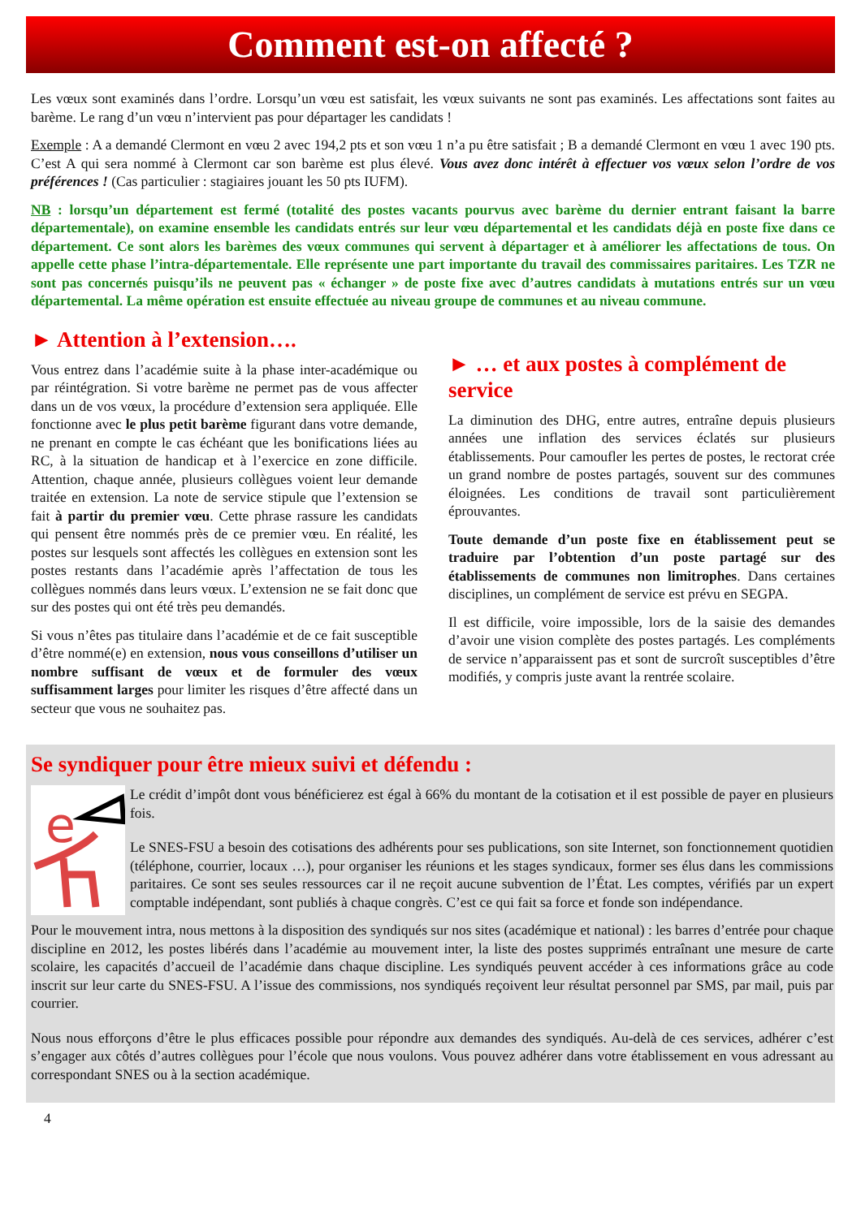Comment est-on affecté ?
Les vœux sont examinés dans l’ordre. Lorsqu’un vœu est satisfait, les vœux suivants ne sont pas examinés. Les affectations sont faites au barème. Le rang d’un vœu n’intervient pas pour départager les candidats !
Exemple : A a demandé Clermont en vœu 2 avec 194,2 pts et son vœu 1 n’a pu être satisfait ; B a demandé Clermont en vœu 1 avec 190 pts. C’est A qui sera nommé à Clermont car son barème est plus élevé. Vous avez donc intérêt à effectuer vos vœux selon l’ordre de vos préférences ! (Cas particulier : stagiaires jouant les 50 pts IUFM).
NB : lorsqu’un département est fermé (totalité des postes vacants pourvus avec barème du dernier entrant faisant la barre départementale), on examine ensemble les candidats entrés sur leur vœu départemental et les candidats déjà en poste fixe dans ce département. Ce sont alors les barèmes des vœux communes qui servent à départager et à améliorer les affectations de tous. On appelle cette phase l’intra-départementale. Elle représente une part importante du travail des commissaires paritaires. Les TZR ne sont pas concernés puisqu’ils ne peuvent pas « échanger » de poste fixe avec d’autres candidats à mutations entrés sur un vœu départemental. La même opération est ensuite effectuée au niveau groupe de communes et au niveau commune.
► Attention à l’extension….
Vous entrez dans l’académie suite à la phase inter-académique ou par réintégration. Si votre barème ne permet pas de vous affecter dans un de vos vœux, la procédure d’extension sera appliquée. Elle fonctionne avec le plus petit barème figurant dans votre demande, ne prenant en compte le cas échéant que les bonifications liées au RC, à la situation de handicap et à l’exercice en zone difficile. Attention, chaque année, plusieurs collègues voient leur demande traitée en extension. La note de service stipule que l’extension se fait à partir du premier vœu. Cette phrase rassure les candidats qui pensent être nommés près de ce premier vœu. En réalité, les postes sur lesquels sont affectés les collègues en extension sont les postes restants dans l’académie après l’affectation de tous les collègues nommés dans leurs vœux. L’extension ne se fait donc que sur des postes qui ont été très peu demandés.
Si vous n’êtes pas titulaire dans l’académie et de ce fait susceptible d’être nommé(e) en extension, nous vous conseillons d’utiliser un nombre suffisant de vœux et de formuler des vœux suffisamment larges pour limiter les risques d’être affecté dans un secteur que vous ne souhaitez pas.
► … et aux postes à complément de service
La diminution des DHG, entre autres, entraîne depuis plusieurs années une inflation des services éclatés sur plusieurs établissements. Pour camoufler les pertes de postes, le rectorat crée un grand nombre de postes partagés, souvent sur des communes éloignées. Les conditions de travail sont particulièrement éprouvantes.
Toute demande d’un poste fixe en établissement peut se traduire par l’obtention d’un poste partagé sur des établissements de communes non limitrophes. Dans certaines disciplines, un complément de service est prévu en SEGPA.
Il est difficile, voire impossible, lors de la saisie des demandes d’avoir une vision complète des postes partagés. Les compléments de service n’apparaissent pas et sont de surcroît susceptibles d’être modifiés, y compris juste avant la rentrée scolaire.
Se syndiquer pour être mieux suivi et défendu :
e
Le crédit d’impôt dont vous bénéficierez est égal à 66% du montant de la cotisation et il est possible de payer en plusieurs fois.
Le SNES-FSU a besoin des cotisations des adhérents pour ses publications, son site Internet, son fonctionnement quotidien (téléphone, courrier, locaux …), pour organiser les réunions et les stages syndicaux, former ses élus dans les commissions paritaires. Ce sont ses seules ressources car il ne reçoit aucune subvention de l’État. Les comptes, vérifiés par un expert comptable indépendant, sont publiés à chaque congrès. C’est ce qui fait sa force et fonde son indépendance.
Pour le mouvement intra, nous mettons à la disposition des syndiqués sur nos sites (académique et national) : les barres d’entrée pour chaque discipline en 2012, les postes libérés dans l’académie au mouvement inter, la liste des postes supprimés entraînant une mesure de carte scolaire, les capacités d’accueil de l’académie dans chaque discipline. Les syndiqués peuvent accéder à ces informations grâce au code inscrit sur leur carte du SNES-FSU. A l’issue des commissions, nos syndiqués reçoivent leur résultat personnel par SMS, par mail, puis par courrier.
Nous nous efforçons d’être le plus efficaces possible pour répondre aux demandes des syndiqués. Au-delà de ces services, adhérer c’est s’engager aux côtés d’autres collègues pour l’école que nous voulons. Vous pouvez adhérer dans votre établissement en vous adressant au correspondant SNES ou à la section académique.
4